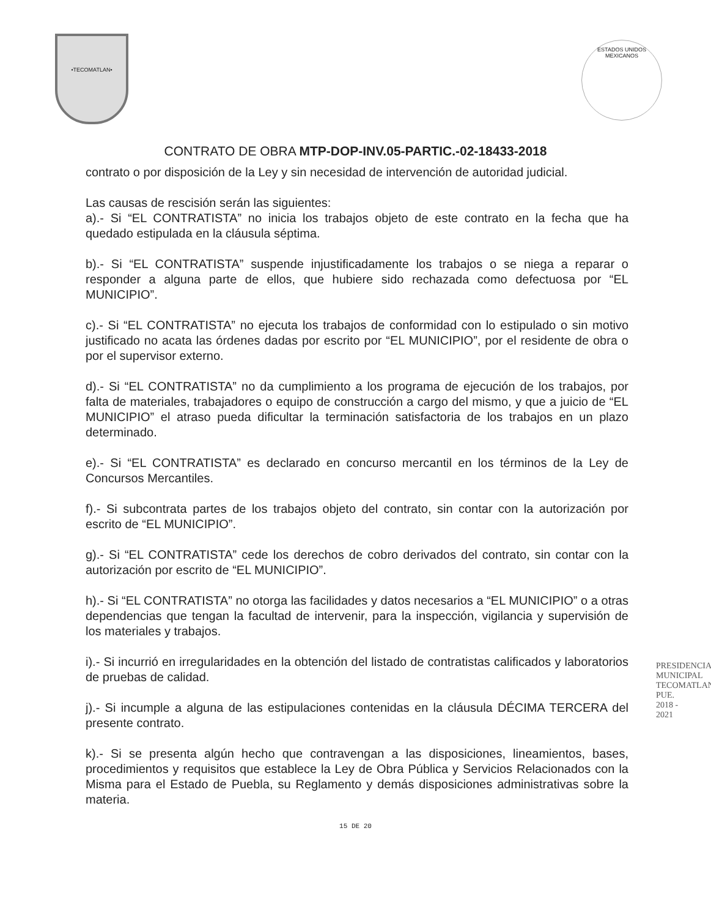•TECOMATLAN•
ESTADOS UNIDOS MEXICANOS
CONTRATO DE OBRA MTP-DOP-INV.05-PARTIC.-02-18433-2018
contrato o por disposición de la Ley y sin necesidad de intervención de autoridad judicial.
Las causas de rescisión serán las siguientes:
a).- Si “EL CONTRATISTA” no inicia los trabajos objeto de este contrato en la fecha que ha quedado estipulada en la cláusula séptima.
b).- Si “EL CONTRATISTA” suspende injustificadamente los trabajos o se niega a reparar o responder a alguna parte de ellos, que hubiere sido rechazada como defectuosa por “EL MUNICIPIO”.
c).- Si “EL CONTRATISTA” no ejecuta los trabajos de conformidad con lo estipulado o sin motivo justificado no acata las órdenes dadas por escrito por “EL MUNICIPIO”, por el residente de obra o por el supervisor externo.
d).- Si “EL CONTRATISTA” no da cumplimiento a los programa de ejecución de los trabajos, por falta de materiales, trabajadores o equipo de construcción a cargo del mismo, y que a juicio de “EL MUNICIPIO” el atraso pueda dificultar la terminación satisfactoria de los trabajos en un plazo determinado.
e).- Si “EL CONTRATISTA” es declarado en concurso mercantil en los términos de la Ley de Concursos Mercantiles.
f).- Si subcontrata partes de los trabajos objeto del contrato, sin contar con la autorización por escrito de “EL MUNICIPIO”.
g).- Si “EL CONTRATISTA” cede los derechos de cobro derivados del contrato, sin contar con la autorización por escrito de “EL MUNICIPIO”.
h).- Si “EL CONTRATISTA” no otorga las facilidades y datos necesarios a “EL MUNICIPIO” o a otras dependencias que tengan la facultad de intervenir, para la inspección, vigilancia y supervisión de los materiales y trabajos.
i).- Si incurrió en irregularidades en la obtención del listado de contratistas calificados y laboratorios de pruebas de calidad.
j).- Si incumple a alguna de las estipulaciones contenidas en la cláusula DÉCIMA TERCERA del presente contrato.
k).- Si se presenta algún hecho que contravengan a las disposiciones, lineamientos, bases, procedimientos y requisitos que establece la Ley de Obra Pública y Servicios Relacionados con la Misma para el Estado de Puebla, su Reglamento y demás disposiciones administrativas sobre la materia.
15 DE 20
PRESIDENCIA MUNICIPAL TECOMATLAN, PUE. 2018 - 2021